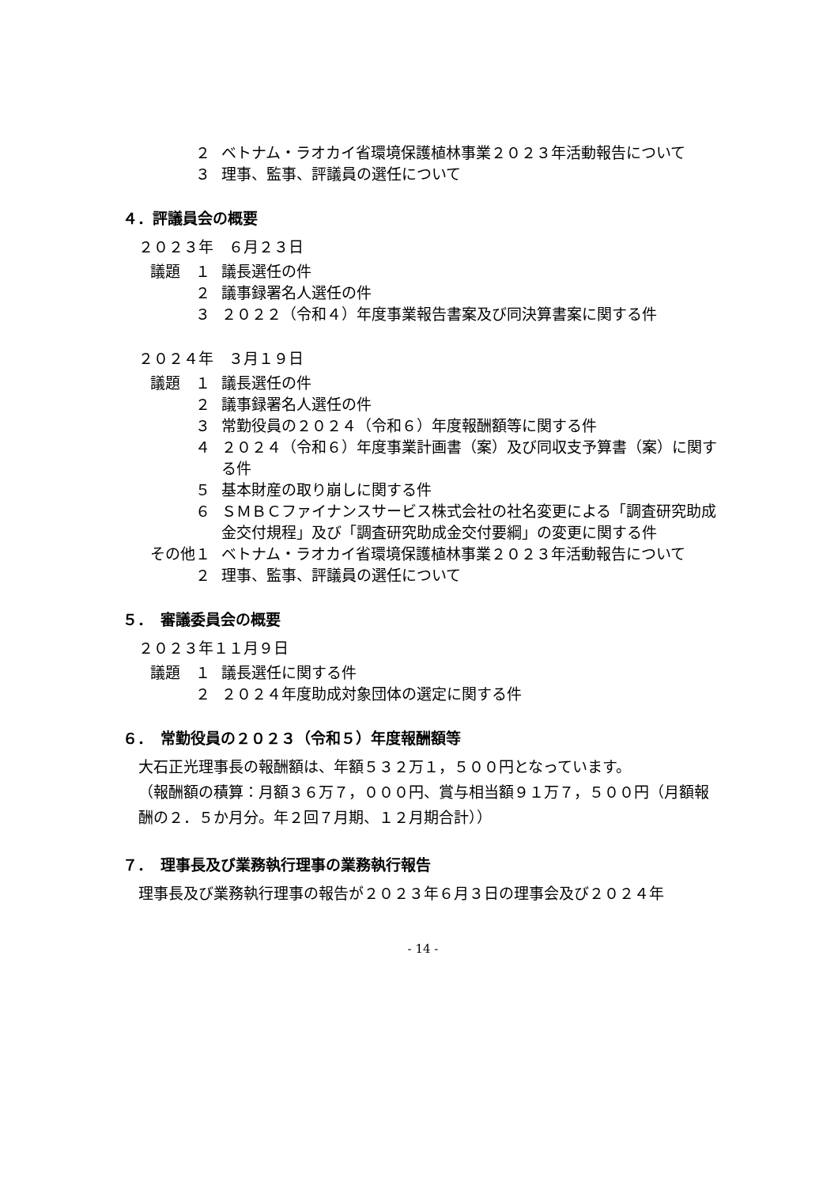２ ベトナム・ラオカイ省環境保護植林事業２０２３年活動報告について
３ 理事、監事、評議員の選任について
４．評議員会の概要
２０２３年　６月２３日
議題　１ 議長選任の件
２ 議事録署名人選任の件
３ ２０２２（令和４）年度事業報告書案及び同決算書案に関する件
２０２４年　３月１９日
議題　１ 議長選任の件
２ 議事録署名人選任の件
３ 常勤役員の２０２４（令和６）年度報酬額等に関する件
４ ２０２４（令和６）年度事業計画書（案）及び同収支予算書（案）に関する件
５ 基本財産の取り崩しに関する件
６ ＳＭＢＣファイナンスサービス株式会社の社名変更による「調査研究助成金交付規程」及び「調査研究助成金交付要綱」の変更に関する件
その他１ ベトナム・ラオカイ省環境保護植林事業２０２３年活動報告について
２ 理事、監事、評議員の選任について
５．　審議委員会の概要
２０２３年１１月９日
議題　１ 議長選任に関する件
２ ２０２４年度助成対象団体の選定に関する件
６．　常勤役員の２０２３（令和５）年度報酬額等
大石正光理事長の報酬額は、年額５３２万１，５００円となっています。
（報酬額の積算：月額３６万７，０００円、賞与相当額９１万７，５００円（月額報酬の２．５か月分。年２回７月期、１２月期合計））
７．　理事長及び業務執行理事の業務執行報告
理事長及び業務執行理事の報告が２０２３年６月３日の理事会及び２０２４年
- 14 -